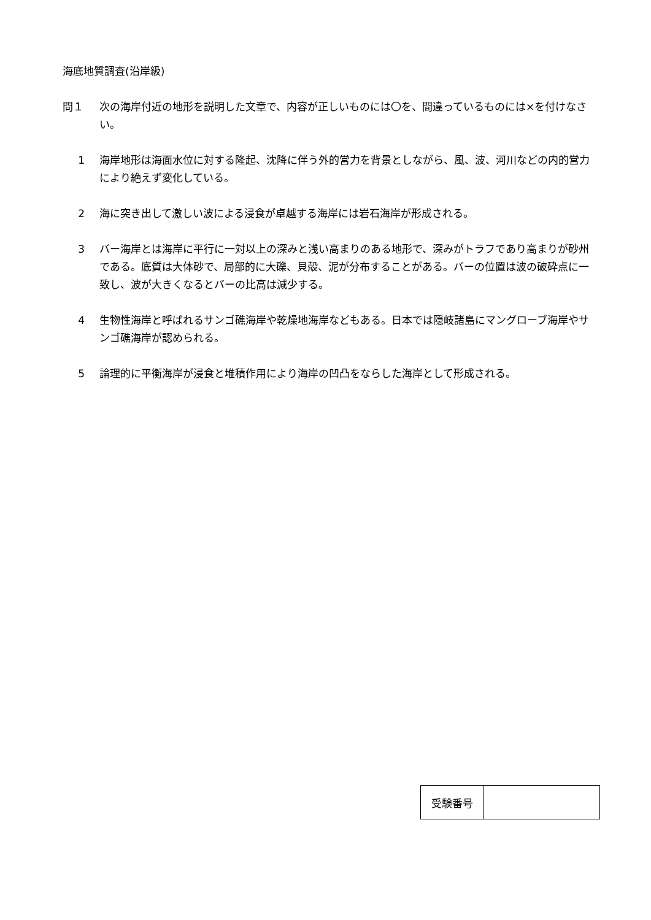海底地質調査(沿岸級)
問１ 次の海岸付近の地形を説明した文章で、内容が正しいものには〇を、間違っているものには×を付けなさい。
1 海岸地形は海面水位に対する隆起、沈降に伴う外的営力を背景としながら、風、波、河川などの内的営力により絶えず変化している。
2 海に突き出して激しい波による浸食が卓越する海岸には岩石海岸が形成される。
3 バー海岸とは海岸に平行に一対以上の深みと浅い高まりのある地形で、深みがトラフであり高まりが砂州である。底質は大体砂で、局部的に大礫、貝殻、泥が分布することがある。バーの位置は波の破砕点に一致し、波が大きくなるとバーの比高は減少する。
4 生物性海岸と呼ばれるサンゴ礁海岸や乾燥地海岸などもある。日本では隠岐諸島にマングローブ海岸やサンゴ礁海岸が認められる。
5 論理的に平衡海岸が浸食と堆積作用により海岸の凹凸をならした海岸として形成される。
| 受験番号 | |